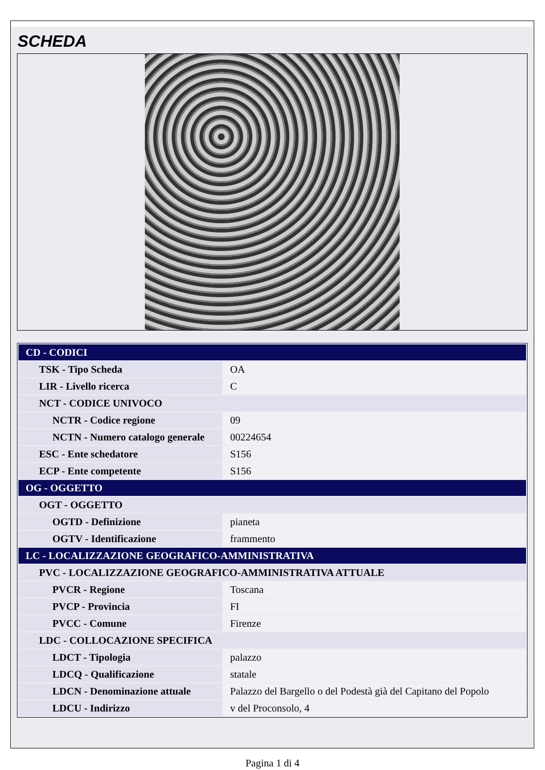SCHEDA
| CD - CODICI | |
| TSK - Tipo Scheda | OA |
| LIR - Livello ricerca | C |
| NCT - CODICE UNIVOCO | |
| NCTR - Codice regione | 09 |
| NCTN - Numero catalogo generale | 00224654 |
| ESC - Ente schedatore | S156 |
| ECP - Ente competente | S156 |
| OG - OGGETTO | |
| OGT - OGGETTO | |
| OGTD - Definizione | pianeta |
| OGTV - Identificazione | frammento |
| LC - LOCALIZZAZIONE GEOGRAFICO-AMMINISTRATIVA | |
| PVC - LOCALIZZAZIONE GEOGRAFICO-AMMINISTRATIVA ATTUALE | |
| PVCR - Regione | Toscana |
| PVCP - Provincia | FI |
| PVCC - Comune | Firenze |
| LDC - COLLOCAZIONE SPECIFICA | |
| LDCT - Tipologia | palazzo |
| LDCQ - Qualificazione | statale |
| LDCN - Denominazione attuale | Palazzo del Bargello o del Podestà già del Capitano del Popolo |
| LDCU - Indirizzo | v del Proconsolo, 4 |
Pagina 1 di 4